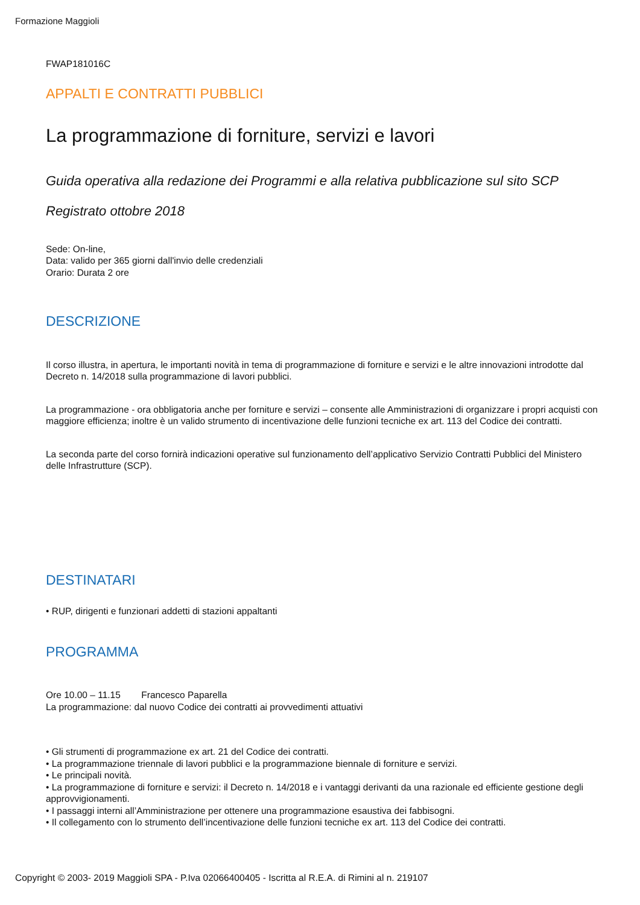Formazione Maggioli
FWAP181016C
APPALTI E CONTRATTI PUBBLICI
La programmazione di forniture, servizi e lavori
Guida operativa alla redazione dei Programmi e alla relativa pubblicazione sul sito SCP
Registrato ottobre 2018
Sede: On-line,
Data: valido per 365 giorni dall'invio delle credenziali
Orario: Durata 2 ore
DESCRIZIONE
Il corso illustra, in apertura, le importanti novità in tema di programmazione di forniture e servizi e le altre innovazioni introdotte dal Decreto n. 14/2018 sulla programmazione di lavori pubblici.
La programmazione - ora obbligatoria anche per forniture e servizi – consente alle Amministrazioni di organizzare i propri acquisti con maggiore efficienza; inoltre è un valido strumento di incentivazione delle funzioni tecniche ex art. 113 del Codice dei contratti.
La seconda parte del corso fornirà indicazioni operative sul funzionamento dell’applicativo Servizio Contratti Pubblici del Ministero delle Infrastrutture (SCP).
DESTINATARI
• RUP, dirigenti e funzionari addetti di stazioni appaltanti
PROGRAMMA
Ore 10.00 – 11.15 Francesco Paparella
La programmazione: dal nuovo Codice dei contratti ai provvedimenti attuativi
• Gli strumenti di programmazione ex art. 21 del Codice dei contratti.
• La programmazione triennale di lavori pubblici e la programmazione biennale di forniture e servizi.
• Le principali novità.
• La programmazione di forniture e servizi: il Decreto n. 14/2018 e i vantaggi derivanti da una razionale ed efficiente gestione degli approvvigionamenti.
• I passaggi interni all’Amministrazione per ottenere una programmazione esaustiva dei fabbisogni.
• Il collegamento con lo strumento dell’incentivazione delle funzioni tecniche ex art. 113 del Codice dei contratti.
Copyright © 2003- 2019 Maggioli SPA - P.Iva 02066400405 - Iscritta al R.E.A. di Rimini al n. 219107